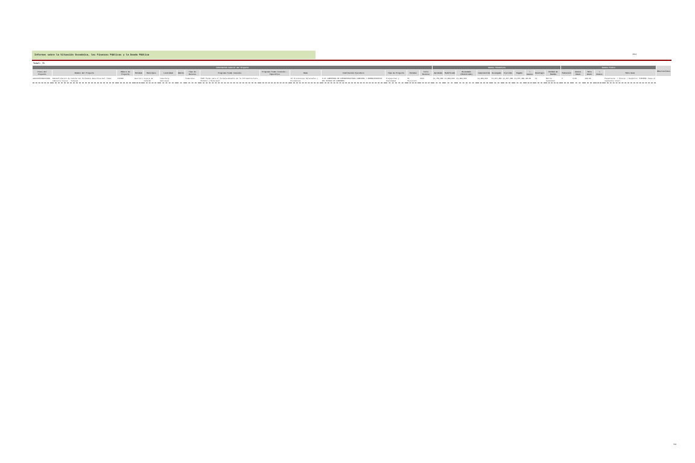Informes sobre la Situación Económica, las Finanzas Públicas y la Deuda Pública
2014
Total: 71
| Información General del Proyecto | | | | | | | | | | | | | | | Avance Financiero | | | | | | | | | | Avance Físico | | | | | Observaciones |
| --- | --- | --- | --- | --- | --- | --- | --- | --- | --- | --- | --- | --- | --- | --- | --- | --- | --- | --- | --- | --- | --- | --- | --- | --- | --- | --- | --- | --- | --- | --- |
| Clave del Proyecto | Nombre del Proyecto | Número de Proyecto | Entidad | Municipio | Localidad | Ámbito | Tipo de Recurso | Programa Fondo Convenio | Programa Fondo Convenio - Específico | Ramo | Institución Ejecutora | Tipo de Proyecto | Estatus | Ciclo Recurso | Aprobado | Modificado | Recaudado (Ministrado) | Comprometido | Devengado | Ejercido | Pagado | % Avance | Reintegro | Unidad de Medida | Población | Avance Anual | Meta Anual | % Avance | Meta Acum | |
| GRO14150400372066 | Rehabilitación de Cancha Con Techumbre Deportiva Del Tramo Cabecera Coyuca - Tenexpa | 372066 | Guerrero | Coyuca de Catalán | Cobertura municipal | | Federales | FOPP Fondo para el Fortalecimiento de la Infraestructura Estatal y Municipal | | 23-Provisiones Salariales y Económicas | H.AY COBERTURA DE INFRAESTRUCTURA CABECERA Y ADMINISTRATIVA DEL ESTADO DE GUERRERO | Transportes y Vialidades | En Ejecución | 2014 | $1,750,000 | $1,483,000 | $1,483,000 | $1,483,000 | $1,457,381 | $1,457,381 | $1,457,381 | 98.28 | 13 | Metros Cuadrados | 0 | 0.00 | 100.00 | | Financiera: / Física: / Registro: SISTEMA: Pasa al siguiente nivel. | |
582